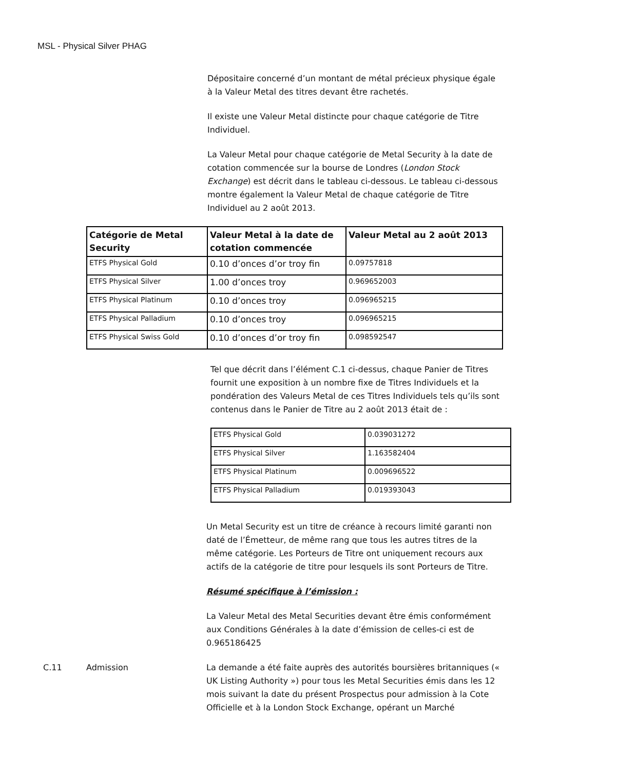MSL - Physical Silver PHAG
Dépositaire concerné d’un montant de métal précieux physique égale à la Valeur Metal des titres devant être rachetés.
Il existe une Valeur Metal distincte pour chaque catégorie de Titre Individuel.
La Valeur Metal pour chaque catégorie de Metal Security à la date de cotation commencée sur la bourse de Londres (London Stock Exchange) est décrit dans le tableau ci-dessous. Le tableau ci-dessous montre également la Valeur Metal de chaque catégorie de Titre Individuel au 2 août 2013.
| Catégorie de Metal Security | Valeur Metal à la date de cotation commencée | Valeur Metal au 2 août 2013 |
| --- | --- | --- |
| ETFS Physical Gold | 0.10 d’onces d’or troy fin | 0.09757818 |
| ETFS Physical Silver | 1.00 d’onces troy | 0.969652003 |
| ETFS Physical Platinum | 0.10 d’onces troy | 0.096965215 |
| ETFS Physical Palladium | 0.10 d’onces troy | 0.096965215 |
| ETFS Physical Swiss Gold | 0.10 d’onces d’or troy fin | 0.098592547 |
Tel que décrit dans l’élément C.1 ci-dessus, chaque Panier de Titres fournit une exposition à un nombre fixe de Titres Individuels et la pondération des Valeurs Metal de ces Titres Individuels tels qu’ils sont contenus dans le Panier de Titre au 2 août 2013 était de :
| ETFS Physical Gold | 0.039031272 |
| ETFS Physical Silver | 1.163582404 |
| ETFS Physical Platinum | 0.009696522 |
| ETFS Physical Palladium | 0.019393043 |
Un Metal Security est un titre de créance à recours limité garanti non daté de l’Émetteur, de même rang que tous les autres titres de la même catégorie. Les Porteurs de Titre ont uniquement recours aux actifs de la catégorie de titre pour lesquels ils sont Porteurs de Titre.
Résumé spécifique à l’émission :
La Valeur Metal des Metal Securities devant être émis conformément aux Conditions Générales à la date d’émission de celles-ci est de 0.965186425
C.11 Admission La demande a été faite auprès des autorités boursières britanniques (« UK Listing Authority ») pour tous les Metal Securities émis dans les 12 mois suivant la date du présent Prospectus pour admission à la Cote Officielle et à la London Stock Exchange, opérant un Marché